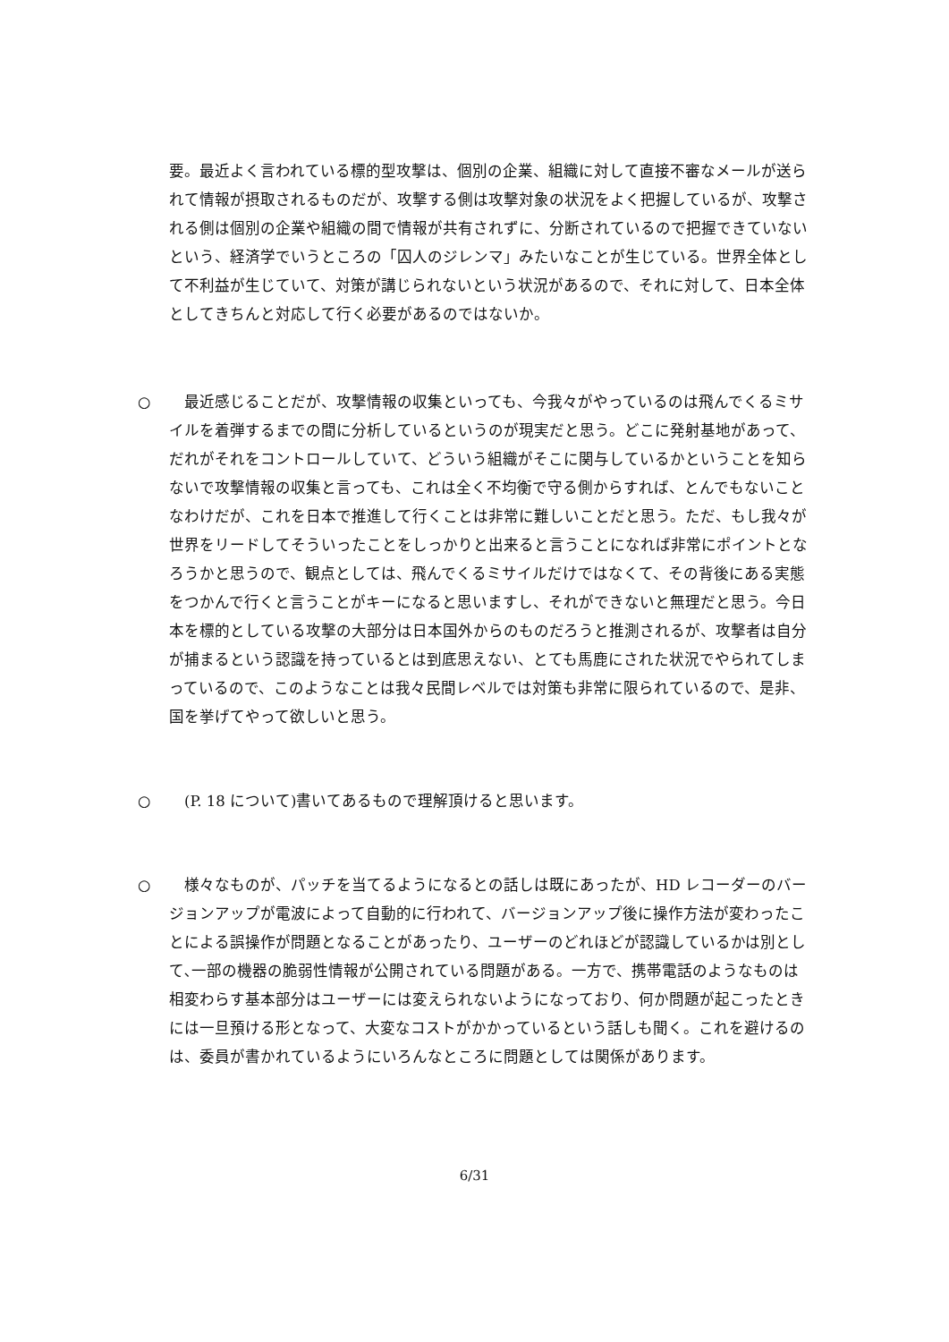要。最近よく言われている標的型攻撃は、個別の企業、組織に対して直接不審なメールが送られて情報が摂取されるものだが、攻撃する側は攻撃対象の状況をよく把握しているが、攻撃される側は個別の企業や組織の間で情報が共有されずに、分断されているので把握できていないという、経済学でいうところの「囚人のジレンマ」みたいなことが生じている。世界全体として不利益が生じていて、対策が講じられないという状況があるので、それに対して、日本全体としてきちんと対応して行く必要があるのではないか。
○ 　最近感じることだが、攻撃情報の収集といっても、今我々がやっているのは飛んでくるミサイルを着弾するまでの間に分析しているというのが現実だと思う。どこに発射基地があって、だれがそれをコントロールしていて、どういう組織がそこに関与しているかということを知らないで攻撃情報の収集と言っても、これは全く不均衡で守る側からすれば、とんでもないことなわけだが、これを日本で推進して行くことは非常に難しいことだと思う。ただ、もし我々が世界をリードしてそういったことをしっかりと出来ると言うことになれば非常にポイントとなろうかと思うので、観点としては、飛んでくるミサイルだけではなくて、その背後にある実態をつかんで行くと言うことがキーになると思いますし、それができないと無理だと思う。今日本を標的としている攻撃の大部分は日本国外からのものだろうと推測されるが、攻撃者は自分が捕まるという認識を持っているとは到底思えない、とても馬鹿にされた状況でやられてしまっているので、このようなことは我々民間レベルでは対策も非常に限られているので、是非、国を挙げてやって欲しいと思う。
○ 　(P. 18 について)書いてあるもので理解頂けると思います。
○ 　様々なものが、パッチを当てるようになるとの話しは既にあったが、HD レコーダーのバージョンアップが電波によって自動的に行われて、バージョンアップ後に操作方法が変わったことによる誤操作が問題となることがあったり、ユーザーのどれほどが認識しているかは別として､一部の機器の脆弱性情報が公開されている問題がある。一方で、携帯電話のようなものは相変わらす基本部分はユーザーには変えられないようになっており、何か問題が起こったときには一旦預ける形となって、大変なコストがかかっているという話しも聞く。これを避けるのは、委員が書かれているようにいろんなところに問題としては関係があります。
6/31